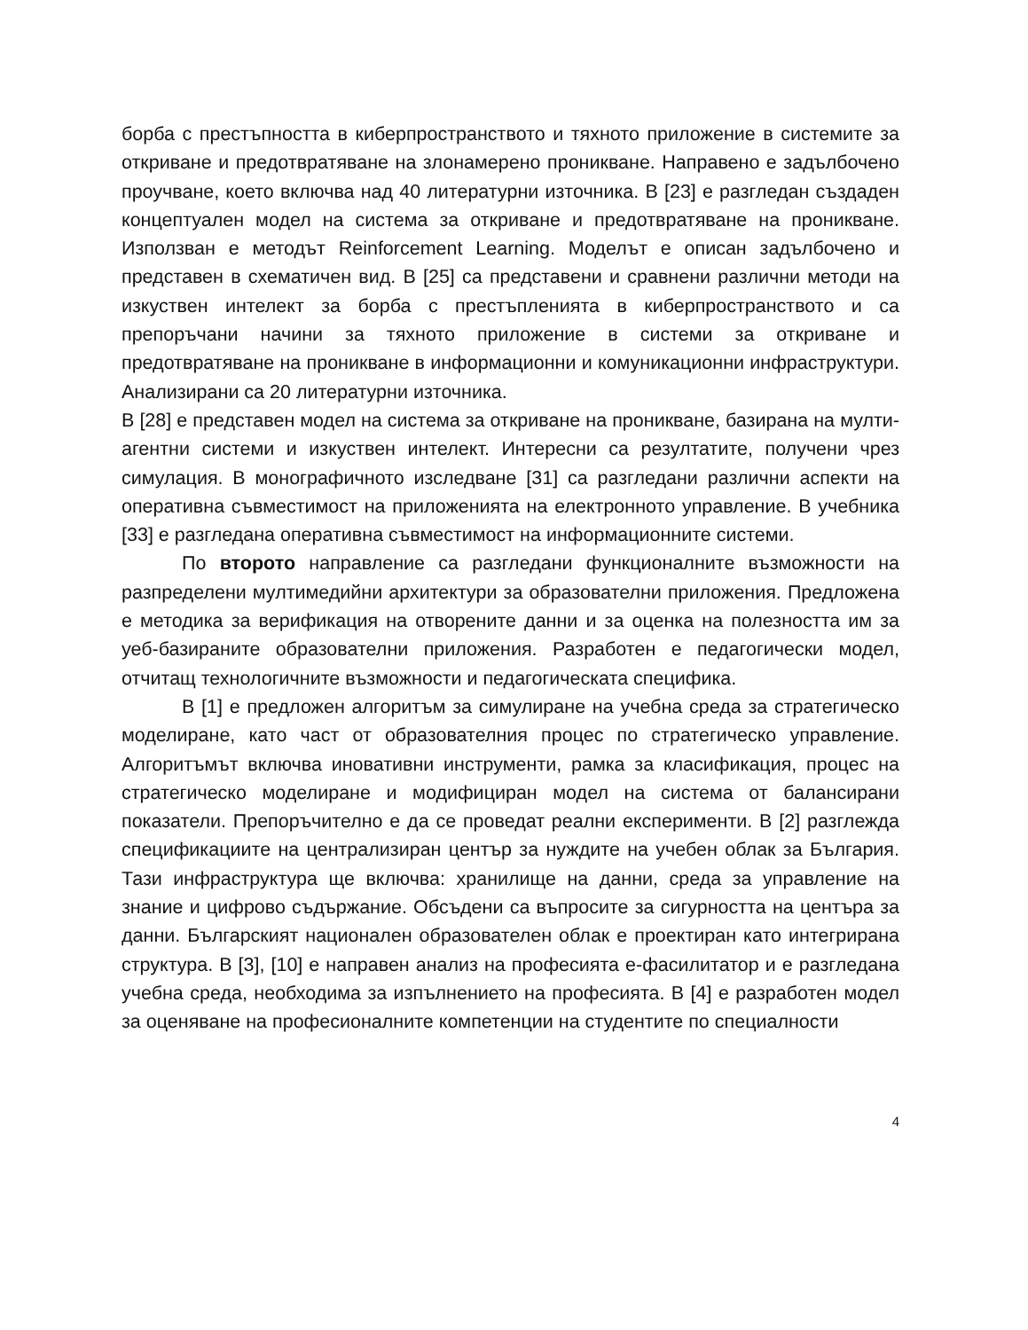борба с престъпността в киберпространството и тяхното приложение в системите за откриване и предотвратяване на злонамерено проникване. Направено е задълбочено проучване, което включва над 40 литературни източника. В [23] е разгледан създаден концептуален модел на система за откриване и предотвратяване на проникване. Използван е методът Reinforcement Learning. Моделът е описан задълбочено и представен в схематичен вид. В [25] са представени и сравнени различни методи на изкуствен интелект за борба с престъпленията в киберпространството и са препоръчани начини за тяхното приложение в системи за откриване и предотвратяване на проникване в информационни и комуникационни инфраструктури. Анализирани са 20 литературни източника.
В [28] е представен модел на система за откриване на проникване, базирана на мулти-агентни системи и изкуствен интелект. Интересни са резултатите, получени чрез симулация. В монографичното изследване [31] са разгледани различни аспекти на оперативна съвместимост на приложенията на електронното управление. В учебника [33] е разгледана оперативна съвместимост на информационните системи.
По второто направление са разгледани функционалните възможности на разпределени мултимедийни архитектури за образователни приложения. Предложена е методика за верификация на отворените данни и за оценка на полезността им за уеб-базираните образователни приложения. Разработен е педагогически модел, отчитащ технологичните възможности и педагогическата специфика.
В [1] е предложен алгоритъм за симулиране на учебна среда за стратегическо моделиране, като част от образователния процес по стратегическо управление. Алгоритъмът включва иновативни инструменти, рамка за класификация, процес на стратегическо моделиране и модифициран модел на система от балансирани показатели. Препоръчително е да се проведат реални експерименти. В [2] разглежда спецификациите на централизиран център за нуждите на учебен облак за България. Тази инфраструктура ще включва: хранилище на данни, среда за управление на знание и цифрово съдържание. Обсъдени са въпросите за сигурността на центъра за данни. Българският национален образователен облак е проектиран като интегрирана структура. В [3], [10] е направен анализ на професията е-фасилитатор и е разгледана учебна среда, необходима за изпълнението на професията. В [4] е разработен модел за оценяване на професионалните компетенции на студентите по специалности
4